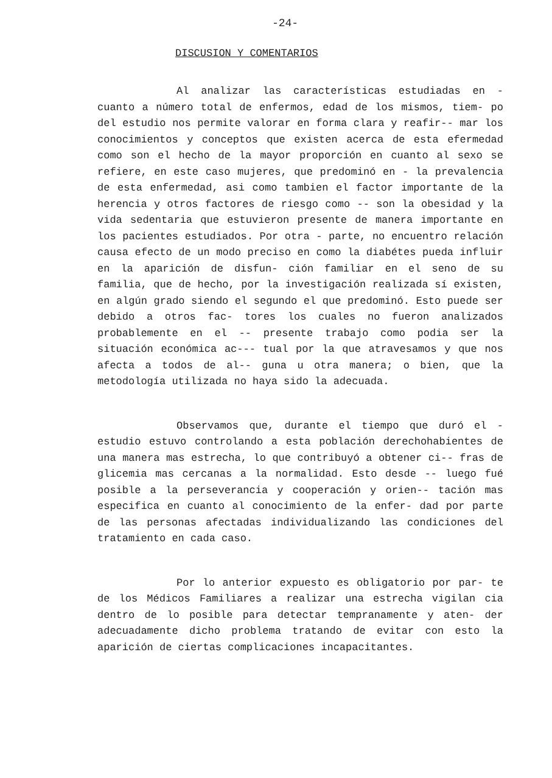-24-
DISCUSION Y COMENTARIOS
Al analizar las características estudiadas en - cuanto a número total de enfermos, edad de los mismos, tiem- po del estudio nos permite valorar en forma clara y reafir-- mar los conocimientos y conceptos que existen acerca de esta efermedad como son el hecho de la mayor proporción en cuanto al sexo se refiere, en este caso mujeres, que predominó en - la prevalencia de esta enfermedad, asi como tambien el factor importante de la herencia y otros factores de riesgo como -- son la obesidad y la vida sedentaria que estuvieron presente de manera importante en los pacientes estudiados. Por otra - parte, no encuentro relación causa efecto de un modo preciso en como la diabétes pueda influir en la aparición de disfun- ción familiar en el seno de su familia, que de hecho, por la investigación realizada sí existen, en algún grado siendo el segundo el que predominó. Esto puede ser debido a otros fac- tores los cuales no fueron analizados probablemente en el -- presente trabajo como podia ser la situación económica ac--- tual por la que atravesamos y que nos afecta a todos de al-- guna u otra manera; o bien, que la metodología utilizada no haya sido la adecuada.
Observamos que, durante el tiempo que duró el - estudio estuvo controlando a esta población derechohabientes de una manera mas estrecha, lo que contribuyó a obtener ci-- fras de glicemia mas cercanas a la normalidad. Esto desde -- luego fué posible a la perseverancia y cooperación y orien-- tación mas especifica en cuanto al conocimiento de la enfer- dad por parte de las personas afectadas individualizando las condiciones del tratamiento en cada caso.
Por lo anterior expuesto es obligatorio por par- te de los Médicos Familiares a realizar una estrecha vigilan cia dentro de lo posible para detectar tempranamente y aten- der adecuadamente dicho problema tratando de evitar con esto la aparición de ciertas complicaciones incapacitantes.